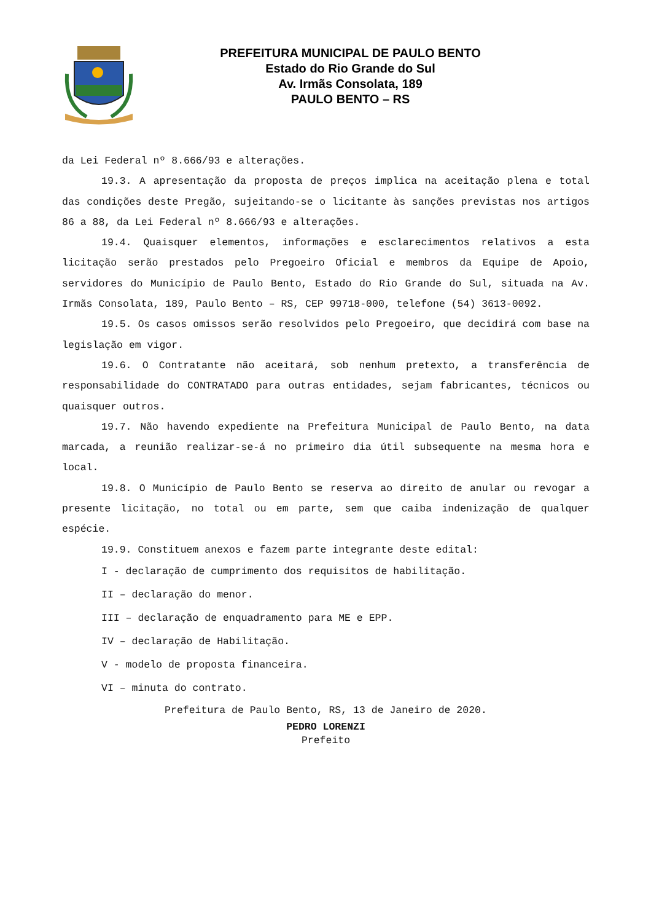PREFEITURA MUNICIPAL DE PAULO BENTO
Estado do Rio Grande do Sul
Av. Irmãs Consolata, 189
PAULO BENTO – RS
da Lei Federal nº 8.666/93 e alterações.
19.3. A apresentação da proposta de preços implica na aceitação plena e total das condições deste Pregão, sujeitando-se o licitante às sanções previstas nos artigos 86 a 88, da Lei Federal nº 8.666/93 e alterações.
19.4. Quaisquer elementos, informações e esclarecimentos relativos a esta licitação serão prestados pelo Pregoeiro Oficial e membros da Equipe de Apoio, servidores do Município de Paulo Bento, Estado do Rio Grande do Sul, situada na Av. Irmãs Consolata, 189, Paulo Bento – RS, CEP 99718-000, telefone (54) 3613-0092.
19.5. Os casos omissos serão resolvidos pelo Pregoeiro, que decidirá com base na legislação em vigor.
19.6. O Contratante não aceitará, sob nenhum pretexto, a transferência de responsabilidade do CONTRATADO para outras entidades, sejam fabricantes, técnicos ou quaisquer outros.
19.7. Não havendo expediente na Prefeitura Municipal de Paulo Bento, na data marcada, a reunião realizar-se-á no primeiro dia útil subsequente na mesma hora e local.
19.8. O Município de Paulo Bento se reserva ao direito de anular ou revogar a presente licitação, no total ou em parte, sem que caiba indenização de qualquer espécie.
19.9. Constituem anexos e fazem parte integrante deste edital:
I - declaração de cumprimento dos requisitos de habilitação.
II – declaração do menor.
III – declaração de enquadramento para ME e EPP.
IV – declaração de Habilitação.
V - modelo de proposta financeira.
VI – minuta do contrato.
Prefeitura de Paulo Bento, RS, 13 de Janeiro de 2020.
PEDRO LORENZI
Prefeito